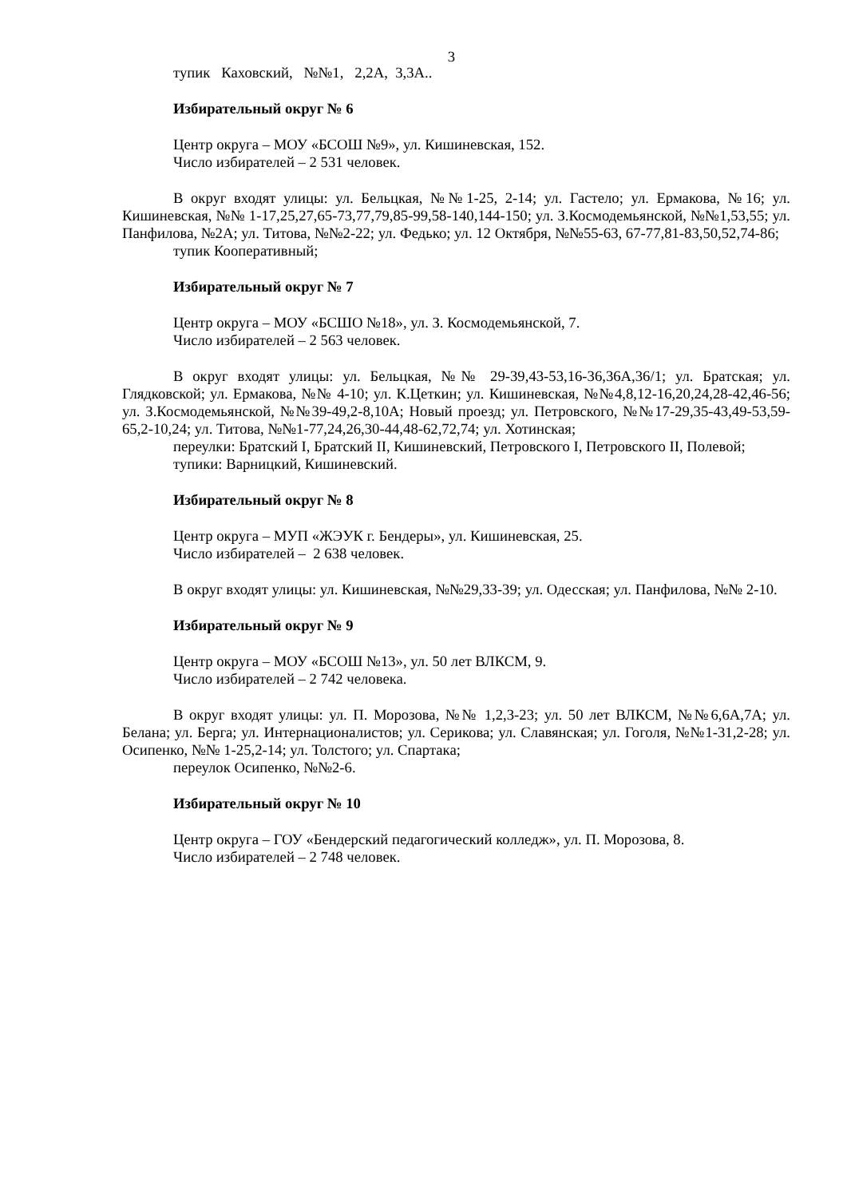3
тупик Каховский, №№1, 2,2А, 3,3А..
Избирательный округ № 6
Центр округа – МОУ «БСОШ №9», ул. Кишиневская, 152.
Число избирателей – 2 531 человек.
В округ входят улицы: ул. Бельцкая, №№1-25, 2-14; ул. Гастело; ул. Ермакова, №16; ул. Кишиневская, №№ 1-17,25,27,65-73,77,79,85-99,58-140,144-150; ул. З.Космодемьянской, №№1,53,55; ул. Панфилова, №2А; ул. Титова, №№2-22; ул. Федько; ул. 12 Октября, №№55-63, 67-77,81-83,50,52,74-86;
тупик Кооперативный;
Избирательный округ № 7
Центр округа – МОУ «БСШО №18», ул. З. Космодемьянской, 7.
Число избирателей – 2 563 человек.
В округ входят улицы: ул. Бельцкая, №№ 29-39,43-53,16-36,36А,36/1; ул. Братская; ул. Глядковской; ул. Ермакова, №№ 4-10; ул. К.Цеткин; ул. Кишиневская, №№4,8,12-16,20,24,28-42,46-56; ул. З.Космодемьянской, №№39-49,2-8,10А; Новый проезд; ул. Петровского, №№17-29,35-43,49-53,59-65,2-10,24; ул. Титова, №№1-77,24,26,30-44,48-62,72,74; ул. Хотинская;
переулки: Братский I, Братский II, Кишиневский, Петровского I, Петровского II, Полевой;
тупики: Варницкий, Кишиневский.
Избирательный округ № 8
Центр округа – МУП «ЖЭУК г. Бендеры», ул. Кишиневская, 25.
Число избирателей – 2 638 человек.
В округ входят улицы: ул. Кишиневская, №№29,33-39; ул. Одесская; ул. Панфилова, №№ 2-10.
Избирательный округ № 9
Центр округа – МОУ «БСОШ №13», ул. 50 лет ВЛКСМ, 9.
Число избирателей – 2 742 человека.
В округ входят улицы: ул. П. Морозова, №№ 1,2,3-23; ул. 50 лет ВЛКСМ, №№6,6А,7А; ул. Белана; ул. Берга; ул. Интернационалистов; ул. Серикова; ул. Славянская; ул. Гоголя, №№1-31,2-28; ул. Осипенко, №№ 1-25,2-14; ул. Толстого; ул. Спартака;
переулок Осипенко, №№2-6.
Избирательный округ № 10
Центр округа – ГОУ «Бендерский педагогический колледж», ул. П. Морозова, 8.
Число избирателей – 2 748 человек.